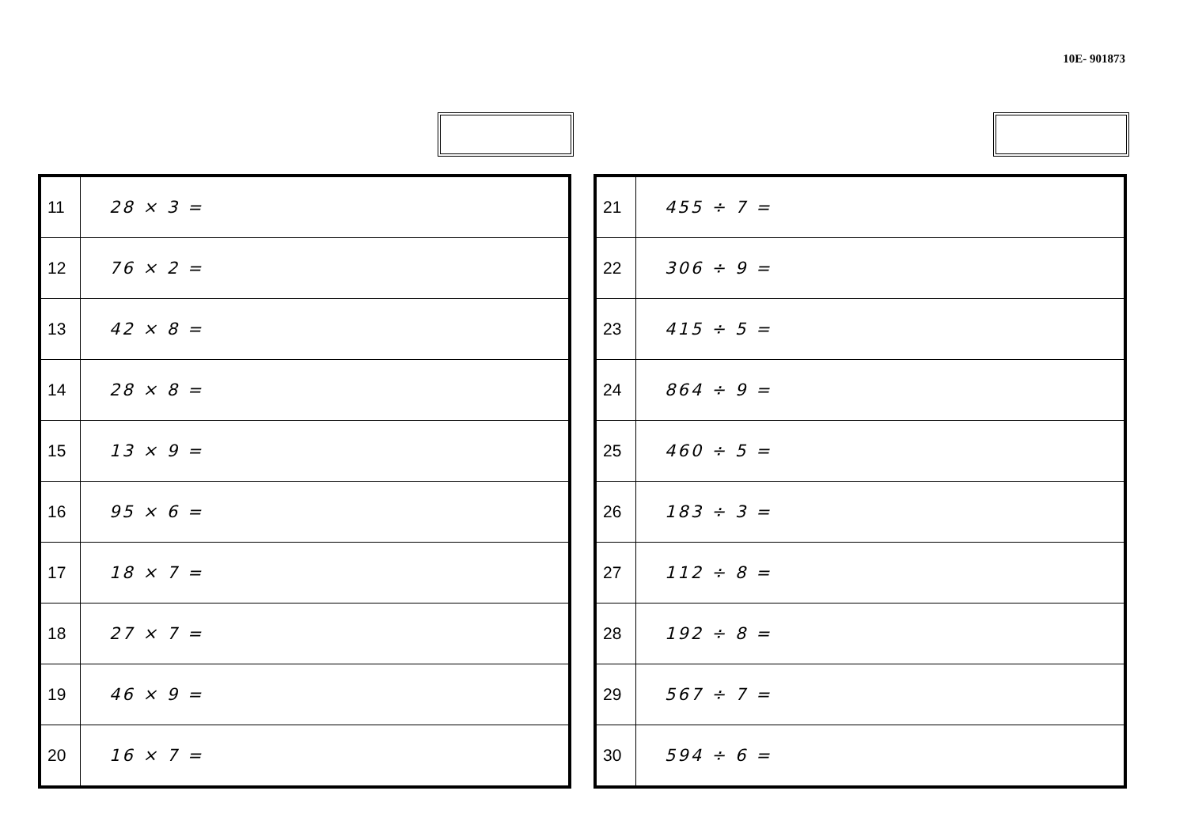10E- 901873
| 11 | 28 × 3 = |
| 12 | 76 × 2 = |
| 13 | 42 × 8 = |
| 14 | 28 × 8 = |
| 15 | 13 × 9 = |
| 16 | 95 × 6 = |
| 17 | 18 × 7 = |
| 18 | 27 × 7 = |
| 19 | 46 × 9 = |
| 20 | 16 × 7 = |
| 21 | 455 ÷ 7 = |
| 22 | 306 ÷ 9 = |
| 23 | 415 ÷ 5 = |
| 24 | 864 ÷ 9 = |
| 25 | 460 ÷ 5 = |
| 26 | 183 ÷ 3 = |
| 27 | 112 ÷ 8 = |
| 28 | 192 ÷ 8 = |
| 29 | 567 ÷ 7 = |
| 30 | 594 ÷ 6 = |